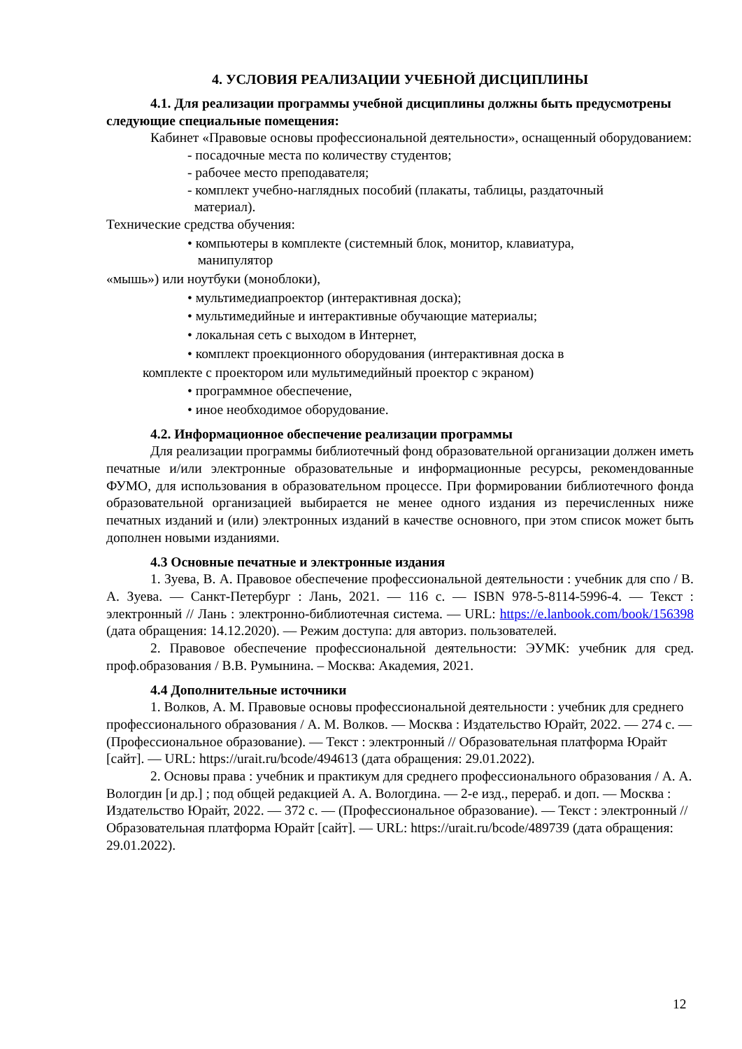4. УСЛОВИЯ РЕАЛИЗАЦИИ УЧЕБНОЙ ДИСЦИПЛИНЫ
4.1. Для реализации программы учебной дисциплины должны быть предусмотрены следующие специальные помещения:
Кабинет «Правовые основы профессиональной деятельности», оснащенный оборудованием:
- посадочные места по количеству студентов;
- рабочее место преподавателя;
- комплект учебно-наглядных пособий (плакаты, таблицы, раздаточный
материал).
Технические средства обучения:
• компьютеры в комплекте (системный блок, монитор, клавиатура,
манипулятор
«мышь») или ноутбуки (моноблоки),
• мультимедиапроектор (интерактивная доска);
• мультимедийные и интерактивные обучающие материалы;
• локальная сеть с выходом в Интернет,
• комплект проекционного оборудования (интерактивная доска в
комплекте с проектором или мультимедийный проектор с экраном)
• программное обеспечение,
• иное необходимое оборудование.
4.2. Информационное обеспечение реализации программы
Для реализации программы библиотечный фонд образовательной организации должен иметь печатные и/или электронные образовательные и информационные ресурсы, рекомендованные ФУМО, для использования в образовательном процессе. При формировании библиотечного фонда образовательной организацией выбирается не менее одного издания из перечисленных ниже печатных изданий и (или) электронных изданий в качестве основного, при этом список может быть дополнен новыми изданиями.
4.3 Основные печатные и электронные издания
1. Зуева, В. А. Правовое обеспечение профессиональной деятельности : учебник для спо / В. А. Зуева. — Санкт-Петербург : Лань, 2021. — 116 с. — ISBN 978-5-8114-5996-4. — Текст : электронный // Лань : электронно-библиотечная система. — URL: https://e.lanbook.com/book/156398 (дата обращения: 14.12.2020). — Режим доступа: для авториз. пользователей.
2. Правовое обеспечение профессиональной деятельности: ЭУМК: учебник для сред. проф.образования / В.В. Румынина. – Москва: Академия, 2021.
4.4 Дополнительные источники
1. Волков, А. М. Правовые основы профессиональной деятельности : учебник для среднего профессионального образования / А. М. Волков. — Москва : Издательство Юрайт, 2022. — 274 с. — (Профессиональное образование). — Текст : электронный // Образовательная платформа Юрайт [сайт]. — URL: https://urait.ru/bcode/494613 (дата обращения: 29.01.2022).
2. Основы права : учебник и практикум для среднего профессионального образования / А. А. Вологдин [и др.] ; под общей редакцией А. А. Вологдина. — 2-е изд., перераб. и доп. — Москва : Издательство Юрайт, 2022. — 372 с. — (Профессиональное образование). — Текст : электронный // Образовательная платформа Юрайт [сайт]. — URL: https://urait.ru/bcode/489739 (дата обращения: 29.01.2022).
12